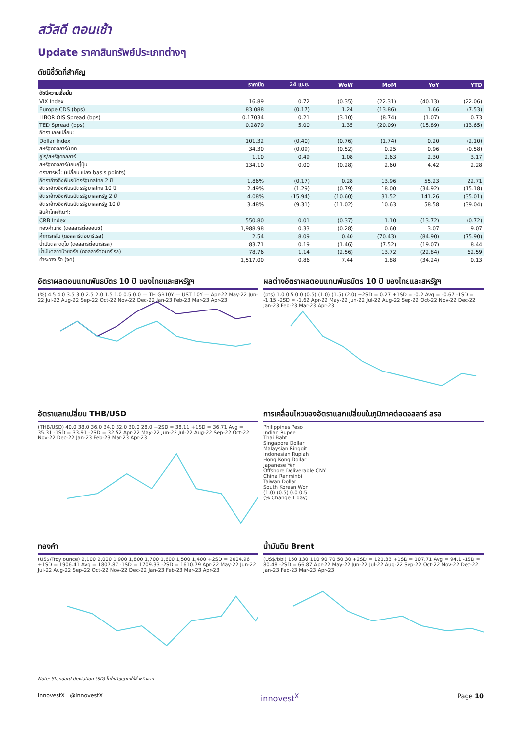สวัสดี ตอนเช้า
Update ราคาสินทรัพย์ประเภทต่างๆ
ดัชนีชี้วัดที่สำคัญ
| | ราคาปิด | 24 เม.ย. | WoW | MoM | YoY | YTD |
| --- | --- | --- | --- | --- | --- | --- |
| ดัชนีความเชื่อมั่น | | | | | | |
| VIX Index | 16.89 | 0.72 | (0.35) | (22.31) | (40.13) | (22.06) |
| Europe CDS (bps) | 83.088 | (0.17) | 1.24 | (13.86) | 1.66 | (7.53) |
| LIBOR OIS Spread (bps) | 0.17034 | 0.21 | (3.10) | (8.74) | (1.07) | 0.73 |
| TED Spread (bps) | 0.2879 | 5.00 | 1.35 | (20.09) | (15.89) | (13.65) |
| อัตราแลกเปลี่ยน: | | | | | | |
| Dollar Index | 101.32 | (0.40) | (0.76) | (1.74) | 0.20 | (2.10) |
| สหรัฐดอลลาร์/บาท | 34.30 | (0.09) | (0.52) | 0.25 | 0.96 | (0.58) |
| ยูโร/สหรัฐดอลลาร์ | 1.10 | 0.49 | 1.08 | 2.63 | 2.30 | 3.17 |
| สหรัฐดอลลาร์/เยนญี่ปุ่น | 134.10 | 0.00 | (0.28) | 2.60 | 4.42 | 2.28 |
| ตราสารหนี้: (เปลี่ยนแปลง basis points) | | | | | | |
| อัตราอ้างอิงพันธบัตรรัฐบาลไทย 2 ปี | 1.86% | (0.17) | 0.28 | 13.96 | 55.23 | 22.71 |
| อัตราอ้างอิงพันธบัตรรัฐบาลไทย 10 ปี | 2.49% | (1.29) | (0.79) | 18.00 | (34.92) | (15.18) |
| อัตราอ้างอิงพันธบัตรรัฐบาลสหรัฐ 2 ปี | 4.08% | (15.94) | (10.60) | 31.52 | 141.26 | (35.01) |
| อัตราอ้างอิงพันธบัตรรัฐบาลสหรัฐ 10 ปี | 3.48% | (9.31) | (11.02) | 10.63 | 58.58 | (39.04) |
| สินค้าโภคภัณฑ์: | | | | | | |
| CRB Index | 550.80 | 0.01 | (0.37) | 1.10 | (13.72) | (0.72) |
| ทองคำแท่ง (ดอลลาร์ต่อออนซ์) | 1,988.98 | 0.33 | (0.28) | 0.60 | 3.07 | 9.07 |
| ค่าการกลั่น (ดอลลาร์ต่อบาร์เรล) | 2.54 | 8.09 | 0.40 | (70.43) | (84.90) | (75.90) |
| น้ำมันตลาดดูไบ (ดอลลาร์ต่อบาร์เรล) | 83.71 | 0.19 | (1.46) | (7.52) | (19.07) | 8.44 |
| น้ำมันตลาดนิวยอร์ก (ดอลลาร์ต่อบาร์เรล) | 78.76 | 1.14 | (2.56) | 13.72 | (22.84) | 62.59 |
| ค่าระวางเรือ (จุด) | 1,517.00 | 0.86 | 7.44 | 1.88 | (34.24) | 0.13 |
อัตราผลตอบแทนพันธบัตร 10 ปี ของไทยและสหรัฐฯ
(%) 4.5 4.0 3.5 3.0 2.5 2.0 1.5 1.0 0.5 0.0 — TH GB10Y — UST 10Y — Apr-22 May-22 Jun-22 Jul-22 Aug-22 Sep-22 Oct-22 Nov-22 Dec-22 Jan-23 Feb-23 Mar-23 Apr-23
ผลต่างอัตราผลตอบแทนพันธบัตร 10 ปี ของไทยและสหรัฐฯ
(pts) 1.0 0.5 0.0 (0.5) (1.0) (1.5) (2.0) +2SD = 0.27 +1SD = -0.2 Avg = -0.67 -1SD = -1.15 -2SD = -1.62 Apr-22 May-22 Jun-22 Jul-22 Aug-22 Sep-22 Oct-22 Nov-22 Dec-22 Jan-23 Feb-23 Mar-23 Apr-23
อัตราแลกเปลี่ยน THB/USD
(THB/USD) 40.0 38.0 36.0 34.0 32.0 30.0 28.0 +2SD = 38.11 +1SD = 36.71 Avg = 35.31 -1SD = 33.91 -2SD = 32.52 Apr-22 May-22 Jun-22 Jul-22 Aug-22 Sep-22 Oct-22 Nov-22 Dec-22 Jan-23 Feb-23 Mar-23 Apr-23
การเคลื่อนไหวของอัตราแลกเปลี่ยนในภูมิภาคต่อดอลลาร์ สรอ
Philippines Peso
Indian Rupee
Thai Baht
Singapore Dollar
Malaysian Ringgit
Indonesian Rupiah
Hong Kong Dollar
Japanese Yen
Offshore Deliverable CNY
China Renminbi
Taiwan Dollar
South Korean Won
(1.0) (0.5) 0.0 0.5
(% Change 1 day)
ทองคำ
(US$/Troy ounce) 2,100 2,000 1,900 1,800 1,700 1,600 1,500 1,400 +2SD = 2004.96 +1SD = 1906.41 Avg = 1807.87 -1SD = 1709.33 -2SD = 1610.79 Apr-22 May-22 Jun-22 Jul-22 Aug-22 Sep-22 Oct-22 Nov-22 Dec-22 Jan-23 Feb-23 Mar-23 Apr-23
น้ำมันดิบ Brent
(US$/bbl) 150 130 110 90 70 50 30 +2SD = 121.33 +1SD = 107.71 Avg = 94.1 -1SD = 80.48 -2SD = 66.87 Apr-22 May-22 Jun-22 Jul-22 Aug-22 Sep-22 Oct-22 Nov-22 Dec-22 Jan-23 Feb-23 Mar-23 Apr-23
Note: Standard deviation (SD) ไม่ใช่สัญญาณให้ซื้อหรือขาย
InnovestX @InnovestX innovest<sup>X</sup> Page 10